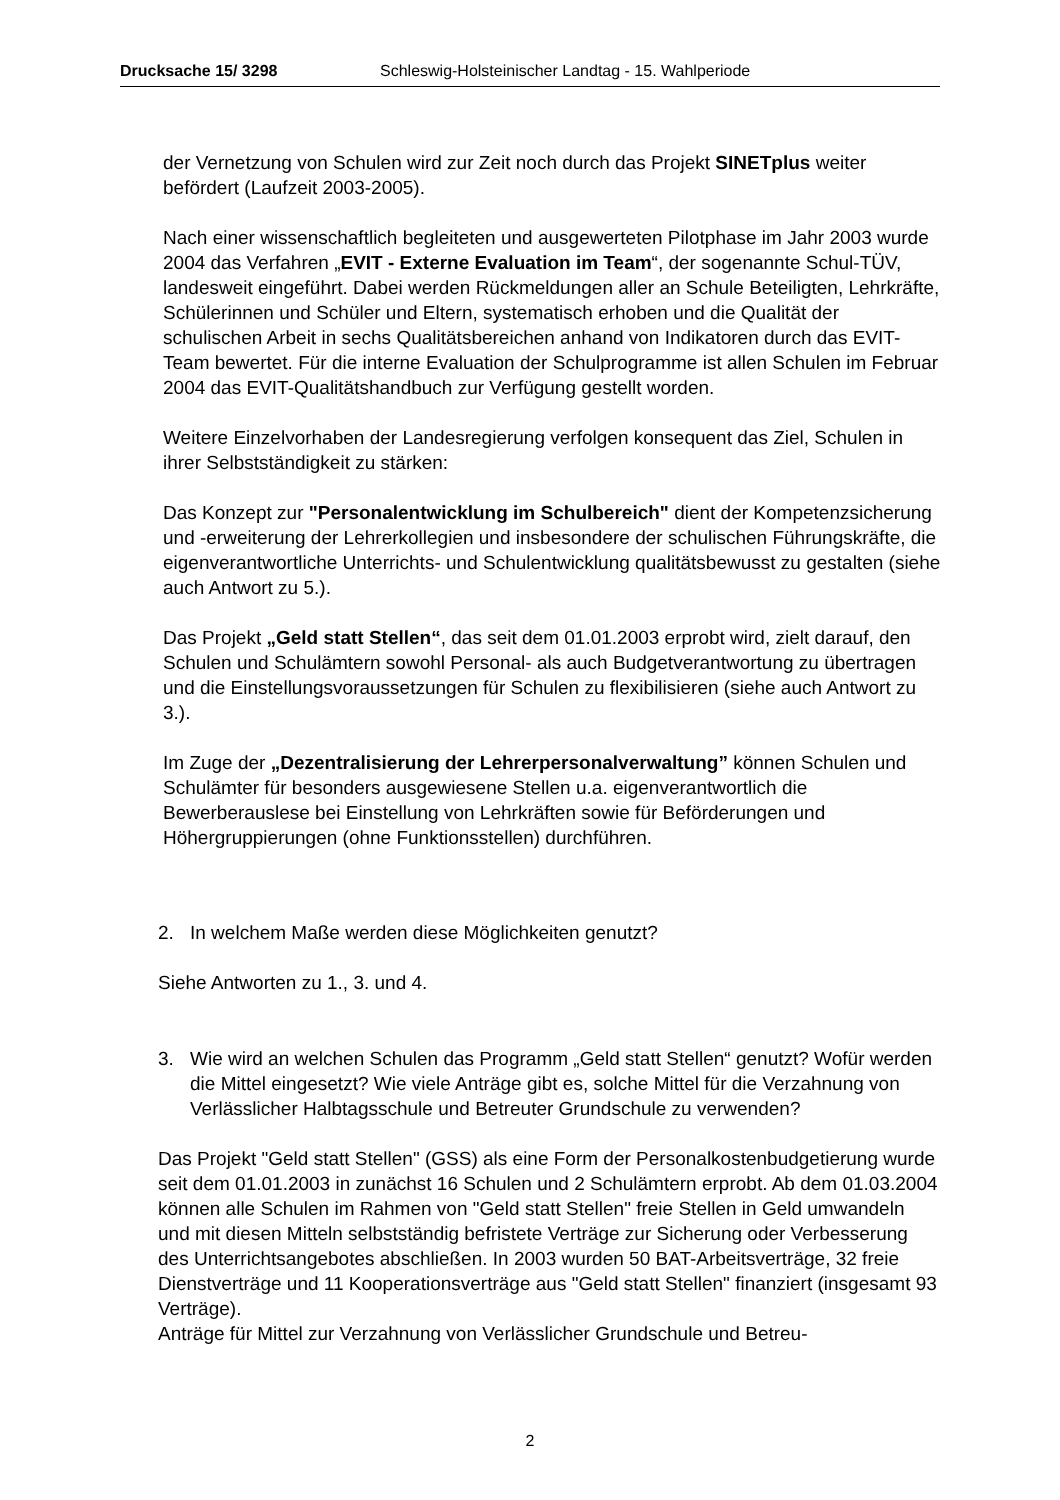Drucksache 15/ 3298 Schleswig-Holsteinischer Landtag - 15. Wahlperiode
der Vernetzung von Schulen wird zur Zeit noch durch das Projekt SINETplus weiter befördert (Laufzeit 2003-2005).
Nach einer wissenschaftlich begleiteten und ausgewerteten Pilotphase im Jahr 2003 wurde 2004 das Verfahren „EVIT - Externe Evaluation im Team“, der sogenannte Schul-TÜV, landesweit eingeführt. Dabei werden Rückmeldungen aller an Schule Beteiligten, Lehrkräfte, Schülerinnen und Schüler und Eltern, systematisch erhoben und die Qualität der schulischen Arbeit in sechs Qualitätsbereichen anhand von Indikatoren durch das EVIT-Team bewertet. Für die interne Evaluation der Schulprogramme ist allen Schulen im Februar 2004 das EVIT-Qualitätshandbuch zur Verfügung gestellt worden.
Weitere Einzelvorhaben der Landesregierung verfolgen konsequent das Ziel, Schulen in ihrer Selbstständigkeit zu stärken:
Das Konzept zur "Personalentwicklung im Schulbereich" dient der Kompetenzsicherung und -erweiterung der Lehrerkollegien und insbesondere der schulischen Führungskräfte, die eigenverantwortliche Unterrichts- und Schulentwicklung qualitätsbewusst zu gestalten (siehe auch Antwort zu 5.).
Das Projekt „Geld statt Stellen“, das seit dem 01.01.2003 erprobt wird, zielt darauf, den Schulen und Schulämtern sowohl Personal- als auch Budgetverantwortung zu übertragen und die Einstellungsvoraussetzungen für Schulen zu flexibilisieren (siehe auch Antwort zu 3.).
Im Zuge der „Dezentralisierung der Lehrerpersonalverwaltung” können Schulen und Schulämter für besonders ausgewiesene Stellen u.a. eigenverantwortlich die Bewerberauslese bei Einstellung von Lehrkräften sowie für Beförderungen und Höhergruppierungen (ohne Funktionsstellen) durchführen.
2. In welchem Maße werden diese Möglichkeiten genutzt?
Siehe Antworten zu 1., 3. und 4.
3. Wie wird an welchen Schulen das Programm „Geld statt Stellen“ genutzt? Wofür werden die Mittel eingesetzt? Wie viele Anträge gibt es, solche Mittel für die Verzahnung von Verlässlicher Halbtagsschule und Betreuter Grundschule zu verwenden?
Das Projekt "Geld statt Stellen" (GSS) als eine Form der Personalkostenbudgetierung wurde seit dem 01.01.2003 in zunächst 16 Schulen und 2 Schulämtern erprobt. Ab dem 01.03.2004 können alle Schulen im Rahmen von "Geld statt Stellen" freie Stellen in Geld umwandeln und mit diesen Mitteln selbstständig befristete Verträge zur Sicherung oder Verbesserung des Unterrichtsangebotes abschließen. In 2003 wurden 50 BAT-Arbeitsverträge, 32 freie Dienstverträge und 11 Kooperationsverträge aus "Geld statt Stellen" finanziert (insgesamt 93 Verträge).
Anträge für Mittel zur Verzahnung von Verlässlicher Grundschule und Betreu-
2